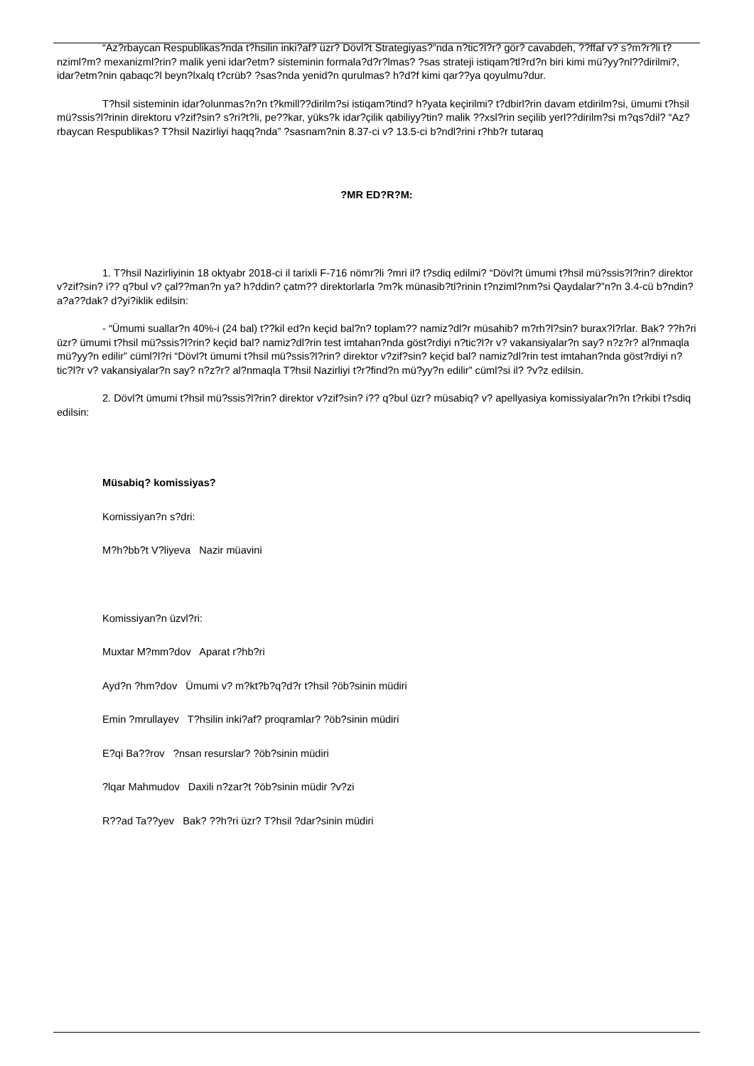“Az?rbaycan Respublikas?nda t?hsilin inki?af? üzr? Dövl?t Strategiyas?”nda n?tic?l?r? gör? cavabdeh, ??ffaf v? s?m?r?li t?nziml?m? mexanizml?rin? malik yeni idar?etm? sisteminin formala?d?r?lmas? ?sas strateji istiqam?tl?rd?n biri kimi mü?yy?nl??dirilmi?, idar?etm?nin qabaqc?l beyn?lxalq t?crüb? ?sas?nda yenid?n qurulmas? h?d?f kimi qar??ya qoyulmu?dur.
T?hsil sisteminin idar?olunmas?n?n t?kmill??dirilm?si istiqam?tind? h?yata keçirilmi? t?dbirl?rin davam etdirilm?si, ümumi t?hsil mü?ssis?l?rinin direktoru v?zif?sin? s?ri?t?li, pe??kar, yüks?k idar?çilik qabiliyy?tin? malik ??xsl?rin seçilib yerl??dirilm?si m?qs?dil? “Az?rbaycan Respublikas? T?hsil Nazirliyi haqq?nda” ?sasnam?nin 8.37-ci v? 13.5-ci b?ndl?rini r?hb?r tutaraq
?MR ED?R?M:
1. T?hsil Nazirliyinin 18 oktyabr 2018-ci il tarixli F-716 nömr?li ?mri il? t?sdiq edilmi? “Dövl?t ümumi t?hsil mü?ssis?l?rin? direktor v?zif?sin? i?? q?bul v? çal??man?n ya? h?ddin? çatm?? direktorlarla ?m?k münasib?tl?rinin t?nziml?nm?si Qaydalar?”n?n 3.4-cü b?ndin? a?a??dak? d?yi?iklik edilsin:
- “Ümumi suallar?n 40%-i (24 bal) t??kil ed?n keçid bal?n? toplam?? namiz?dl?r müsahib? m?rh?l?sin? burax?l?rlar. Bak? ??h?ri üzr? ümumi t?hsil mü?ssis?l?rin? keçid bal? namiz?dl?rin test imtahan?nda göst?rdiyi n?tic?l?r v? vakansiyalar?n say? n?z?r? al?nmaqla mü?yy?n edilir” cüml?l?ri “Dövl?t ümumi t?hsil mü?ssis?l?rin? direktor v?zif?sin? keçid bal? namiz?dl?rin test imtahan?nda göst?rdiyi n?tic?l?r v? vakansiyalar?n say? n?z?r? al?nmaqla T?hsil Nazirliyi t?r?find?n mü?yy?n edilir” cüml?si il? ?v?z edilsin.
2. Dövl?t ümumi t?hsil mü?ssis?l?rin? direktor v?zif?sin? i?? q?bul üzr? müsabiq? v? apellyasiya komissiyalar?n?n t?rkibi t?sdiq edilsin:
Müsabiq? komissiyas?
Komissiyan?n s?dri:
M?h?bb?t V?liyeva Nazir müavini
Komissiyan?n üzvl?ri:
Muxtar M?mm?dov Aparat r?hb?ri
Ayd?n ?hm?dov Ümumi v? m?kt?b?q?d?r t?hsil ?öb?sinin müdiri
Emin ?mrullayev T?hsilin inki?af? proqramlar? ?öb?sinin müdiri
E?qi Ba??rov ?nsan resurslar? ?öb?sinin müdiri
?lqar Mahmudov Daxili n?zar?t ?öb?sinin müdir ?v?zi
R??ad Ta??yev Bak? ??h?ri üzr? T?hsil ?dar?sinin müdiri